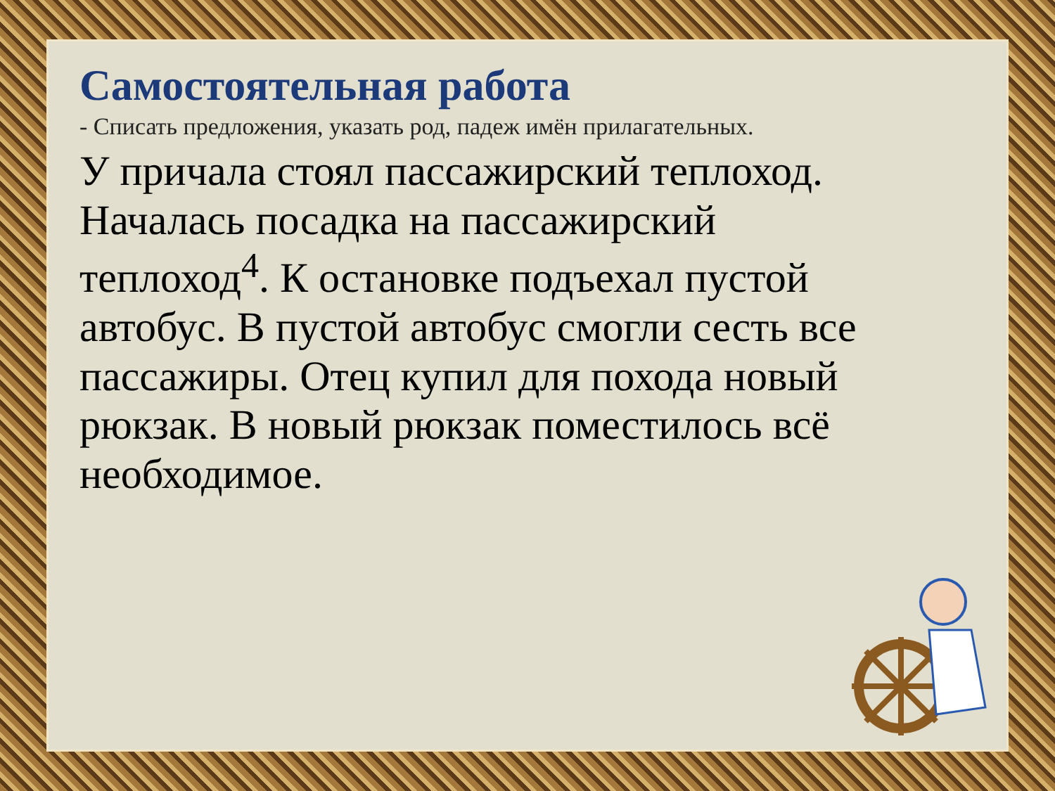Самостоятельная работа
- Списать предложения, указать род, падеж имён прилагательных.
У причала стоял пассажирский теплоход. Началась посадка на пассажирский теплоход<sup>4</sup>. К остановке подъехал пустой автобус. В пустой автобус смогли сесть все пассажиры. Отец купил для похода новый рюкзак. В новый рюкзак поместилось всё необходимое.